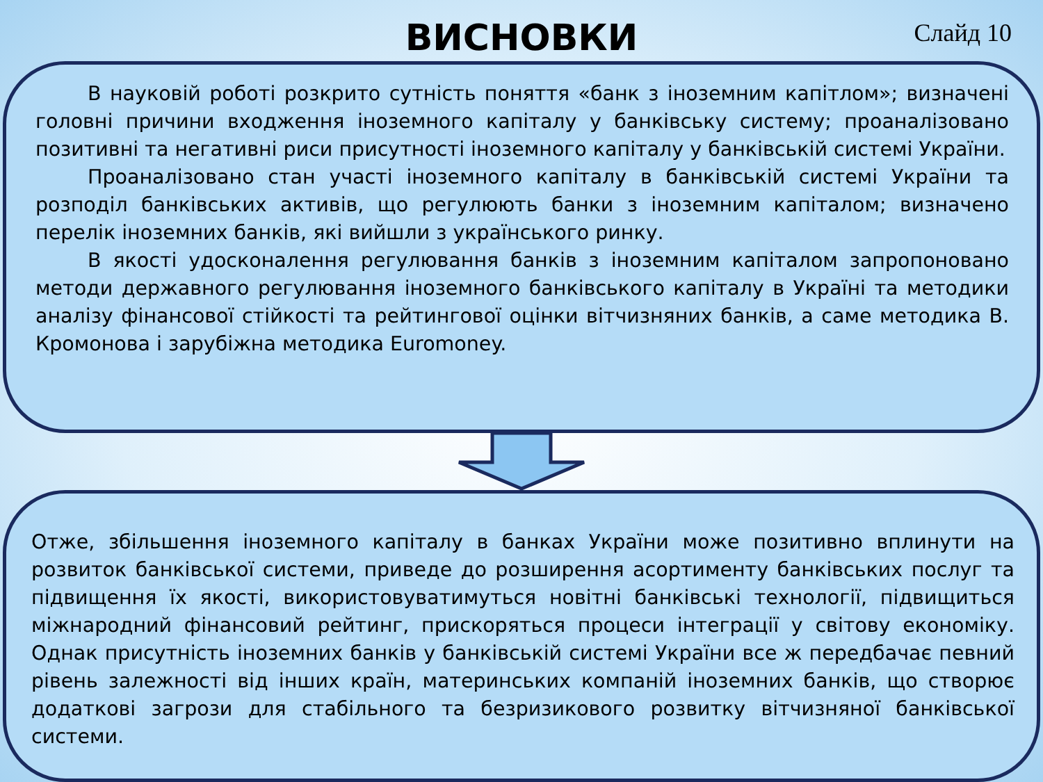ВИСНОВКИ
Слайд 10
В науковій роботі розкрито сутність поняття «банк з іноземним капітлом»; визначені головні причини входження іноземного капіталу у банківську систему; проаналізовано позитивні та негативні риси присутності іноземного капіталу у банківській системі України.
Проаналізовано стан участі іноземного капіталу в банківській системі України та розподіл банківських активів, що регулюють банки з іноземним капіталом; визначено перелік іноземних банків, які вийшли з українського ринку.
В якості удосконалення регулювання банків з іноземним капіталом запропоновано методи державного регулювання іноземного банківського капіталу в Україні та методики аналізу фінансової стійкості та рейтингової оцінки вітчизняних банків, а саме методика В. Кромонова і зарубіжна методика Euromoney.
Отже, збільшення іноземного капіталу в банках України може позитивно вплинути на розвиток банківської системи, приведе до розширення асортименту банківських послуг та підвищення їх якості, використовуватимуться новітні банківські технології, підвищиться міжнародний фінансовий рейтинг, прискоряться процеси інтеграції у світову економіку. Однак присутність іноземних банків у банківській системі України все ж передбачає певний рівень залежності від інших країн, материнських компаній іноземних банків, що створює додаткові загрози для стабільного та безризикового розвитку вітчизняної банківської системи.